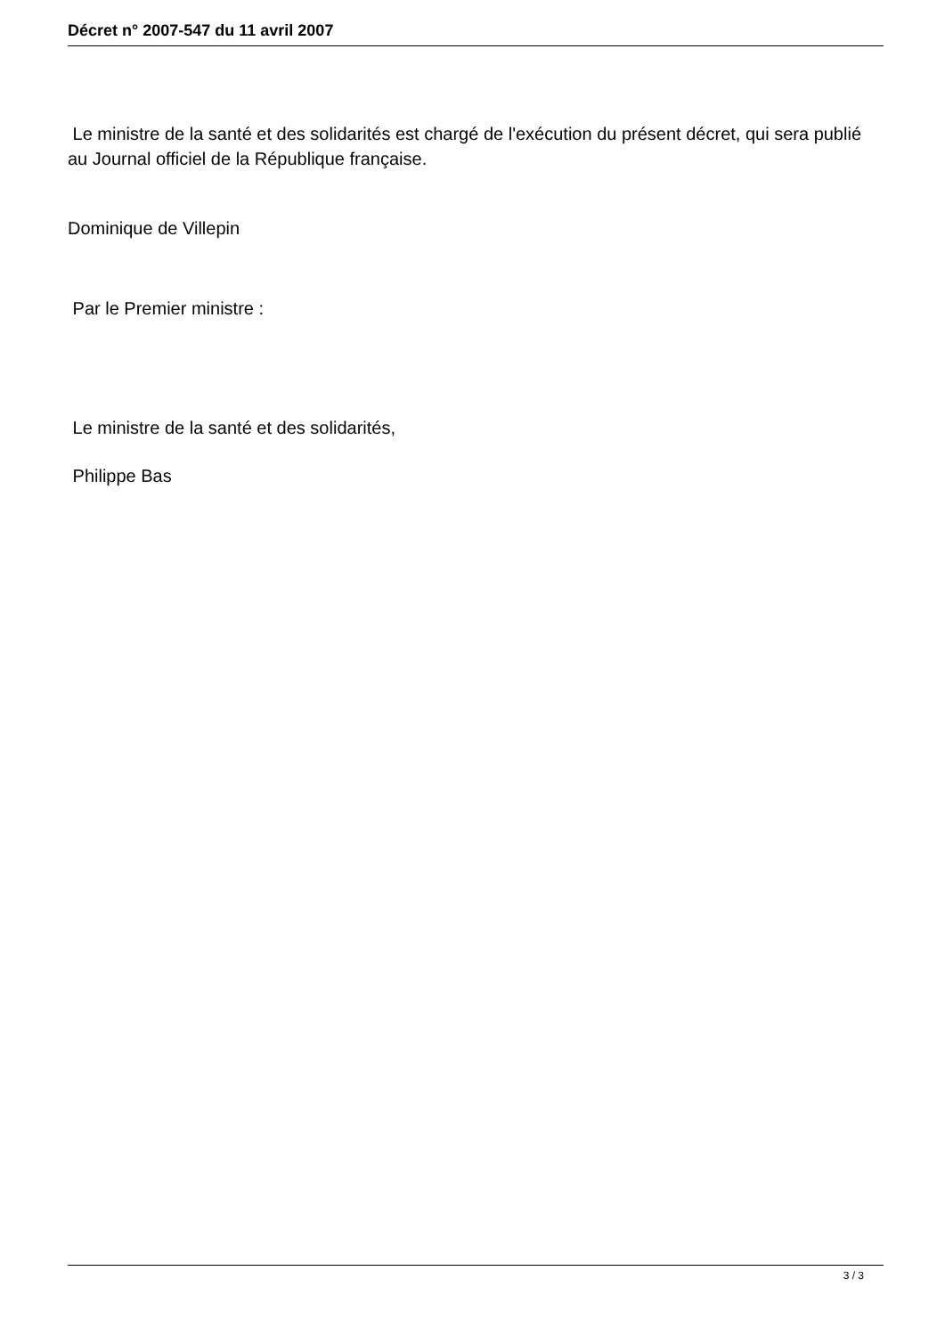Décret n° 2007-547 du 11 avril 2007
Le ministre de la santé et des solidarités est chargé de l'exécution du présent décret, qui sera publié au Journal officiel de la République française.
Dominique de Villepin
Par le Premier ministre :
Le ministre de la santé et des solidarités,
Philippe Bas
3 / 3